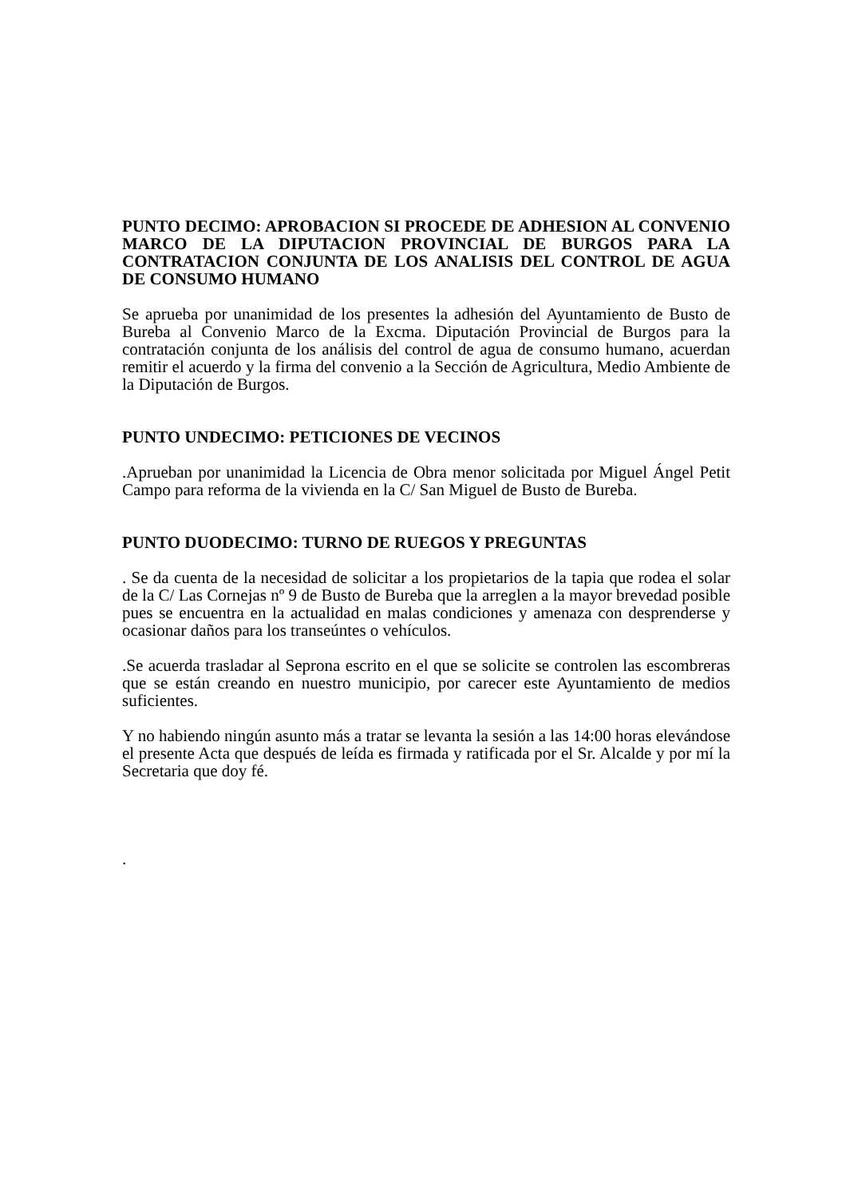PUNTO DECIMO: APROBACION SI PROCEDE DE ADHESION AL CONVENIO MARCO DE LA DIPUTACION PROVINCIAL DE BURGOS PARA LA CONTRATACION CONJUNTA DE LOS ANALISIS DEL CONTROL DE AGUA DE CONSUMO HUMANO
Se aprueba por unanimidad de los presentes la adhesión del Ayuntamiento de Busto de Bureba al Convenio Marco de la Excma. Diputación Provincial de Burgos para la contratación conjunta de los análisis del control de agua de consumo humano, acuerdan remitir el acuerdo y la firma del convenio a la Sección de Agricultura, Medio Ambiente de la Diputación de Burgos.
PUNTO UNDECIMO: PETICIONES DE VECINOS
.Aprueban por unanimidad la Licencia de Obra menor solicitada por Miguel Ángel Petit Campo para reforma de la vivienda en la C/ San Miguel de Busto de Bureba.
PUNTO DUODECIMO: TURNO DE RUEGOS Y PREGUNTAS
. Se da cuenta de la necesidad de solicitar a los propietarios de la tapia que rodea el solar de la C/ Las Cornejas nº 9 de Busto de Bureba que la arreglen a la mayor brevedad posible pues se encuentra en la actualidad en malas condiciones y amenaza con desprenderse y ocasionar daños para los transeúntes o vehículos.
.Se acuerda trasladar al Seprona escrito en el que se solicite se controlen las escombreras que se están creando en nuestro municipio, por carecer este Ayuntamiento de medios suficientes.
Y no habiendo ningún asunto más a tratar se levanta la sesión a las 14:00 horas elevándose el presente Acta que después de leída es firmada y ratificada por el Sr. Alcalde y por mí la Secretaria que doy fé.
.